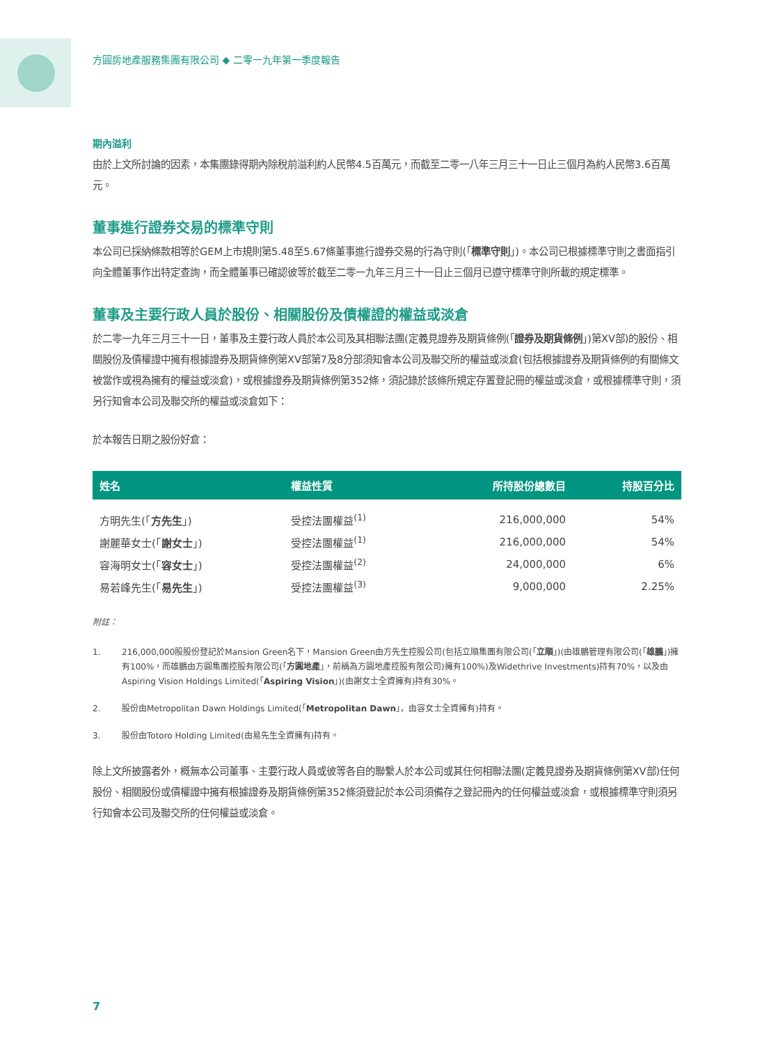方圓房地產服務集團有限公司 ◆ 二零一九年第一季度報告
期內溢利
由於上文所討論的因素，本集團錄得期內除稅前溢利約人民幣4.5百萬元，而截至二零一八年三月三十一日止三個月為約人民幣3.6百萬元。
董事進行證券交易的標準守則
本公司已採納條款相等於GEM上市規則第5.48至5.67條董事進行證券交易的行為守則(「標準守則」)。本公司已根據標準守則之書面指引向全體董事作出特定查詢，而全體董事已確認彼等於截至二零一九年三月三十一日止三個月已遵守標準守則所載的規定標準。
董事及主要行政人員於股份、相關股份及債權證的權益或淡倉
於二零一九年三月三十一日，董事及主要行政人員於本公司及其相聯法團(定義見證券及期貨條例(「證券及期貨條例」)第XV部)的股份、相關股份及債權證中擁有根據證券及期貨條例第XV部第7及8分部須知會本公司及聯交所的權益或淡倉(包括根據證券及期貨條例的有關條文被當作或視為擁有的權益或淡倉)，或根據證券及期貨條例第352條，須記錄於該條所規定存置登記冊的權益或淡倉，或根據標準守則，須另行知會本公司及聯交所的權益或淡倉如下：
於本報告日期之股份好倉：
| 姓名 | 權益性質 | 所持股份總數目 | 持股百分比 |
| --- | --- | --- | --- |
| 方明先生(「 方先生 」) | 受控法團權益<sup>(1)</sup> | 216,000,000 | 54% |
| 謝麗華女士(「 謝女士 」) | 受控法團權益<sup>(1)</sup> | 216,000,000 | 54% |
| 容海明女士(「 容女士 」) | 受控法團權益<sup>(2)</sup> | 24,000,000 | 6% |
| 易若峰先生(「 易先生 」) | 受控法團權益<sup>(3)</sup> | 9,000,000 | 2.25% |
附註：
1. 216,000,000股股份登記於Mansion Green名下，Mansion Green由方先生控股公司(包括立順集團有限公司(「立順」)(由雄鵬管理有限公司(「雄鵬」)擁有100%，而雄鵬由方圓集團控股有限公司(「方圓地產」，前稱為方圓地產控股有限公司)擁有100%)及Widethrive Investments)持有70%，以及由Aspiring Vision Holdings Limited(「Aspiring Vision」)(由謝女士全資擁有)持有30%。
2. 股份由Metropolitan Dawn Holdings Limited(「Metropolitan Dawn」，由容女士全資擁有)持有。
3. 股份由Totoro Holding Limited(由易先生全資擁有)持有。
除上文所披露者外，概無本公司董事、主要行政人員或彼等各自的聯繫人於本公司或其任何相聯法團(定義見證券及期貨條例第XV部)任何股份、相關股份或債權證中擁有根據證券及期貨條例第352條須登記於本公司須備存之登記冊內的任何權益或淡倉，或根據標準守則須另行知會本公司及聯交所的任何權益或淡倉。
7